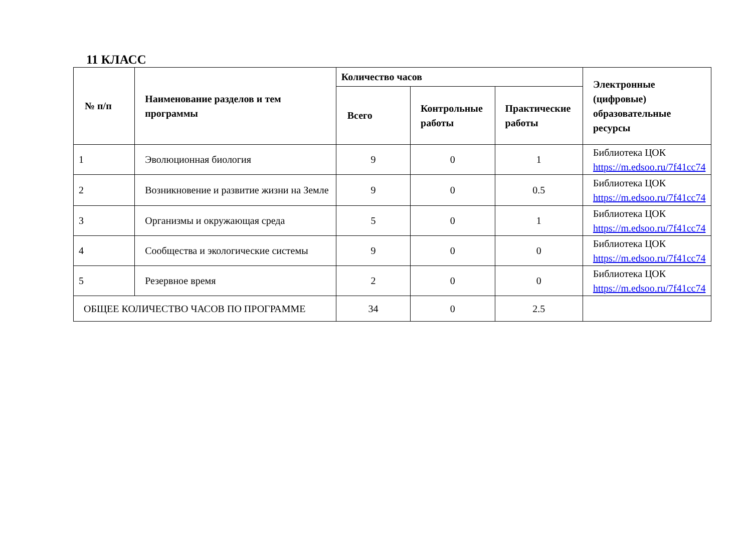11 КЛАСС
| № п/п | Наименование разделов и тем программы | Количество часов | | | Электронные (цифровые) образовательные ресурсы |
| --- | --- | --- | --- | --- | --- |
| | | Всего | Контрольные работы | Практические работы | |
| 1 | Эволюционная биология | 9 | 0 | 1 | Библиотека ЦОК https://m.edsoo.ru/7f41cc74 |
| 2 | Возникновение и развитие жизни на Земле | 9 | 0 | 0.5 | Библиотека ЦОК https://m.edsoo.ru/7f41cc74 |
| 3 | Организмы и окружающая среда | 5 | 0 | 1 | Библиотека ЦОК https://m.edsoo.ru/7f41cc74 |
| 4 | Сообщества и экологические системы | 9 | 0 | 0 | Библиотека ЦОК https://m.edsoo.ru/7f41cc74 |
| 5 | Резервное время | 2 | 0 | 0 | Библиотека ЦОК https://m.edsoo.ru/7f41cc74 |
| ОБЩЕЕ КОЛИЧЕСТВО ЧАСОВ ПО ПРОГРАММЕ | | 34 | 0 | 2.5 | |